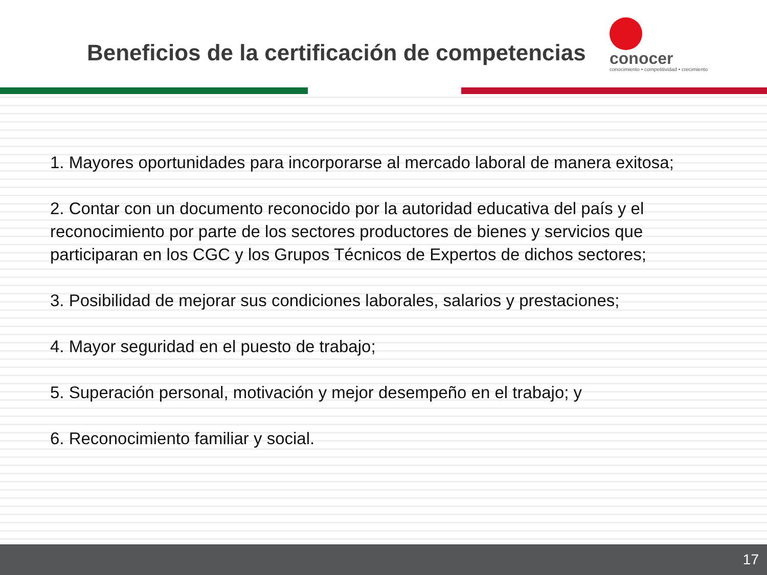Beneficios de la certificación de competencias
conocer
conocimiento • competitividad • crecimiento
1. Mayores oportunidades para incorporarse al mercado laboral de manera exitosa;
2. Contar con un documento reconocido por la autoridad educativa del país y el reconocimiento por parte de los sectores productores de bienes y servicios que participaran en los CGC y los Grupos Técnicos de Expertos de dichos sectores;
3. Posibilidad de mejorar sus condiciones laborales, salarios y prestaciones;
4. Mayor seguridad en el puesto de trabajo;
5. Superación personal, motivación y mejor desempeño en el trabajo; y
6. Reconocimiento familiar y social.
17